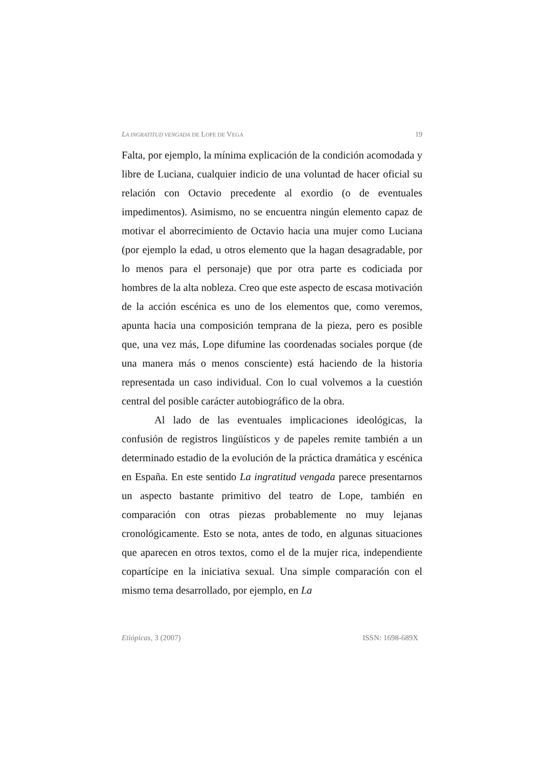LA INGRATITUD VENGADA DE LOPE DE VEGA 19
Falta, por ejemplo, la mínima explicación de la condición acomodada y libre de Luciana, cualquier indicio de una voluntad de hacer oficial su relación con Octavio precedente al exordio (o de eventuales impedimentos). Asimismo, no se encuentra ningún elemento capaz de motivar el aborrecimiento de Octavio hacia una mujer como Luciana (por ejemplo la edad, u otros elemento que la hagan desagradable, por lo menos para el personaje) que por otra parte es codiciada por hombres de la alta nobleza. Creo que este aspecto de escasa motivación de la acción escénica es uno de los elementos que, como veremos, apunta hacia una composición temprana de la pieza, pero es posible que, una vez más, Lope difumine las coordenadas sociales porque (de una manera más o menos consciente) está haciendo de la historia representada un caso individual. Con lo cual volvemos a la cuestión central del posible carácter autobiográfico de la obra.
Al lado de las eventuales implicaciones ideológicas, la confusión de registros lingüísticos y de papeles remite también a un determinado estadio de la evolución de la práctica dramática y escénica en España. En este sentido La ingratitud vengada parece presentarnos un aspecto bastante primitivo del teatro de Lope, también en comparación con otras piezas probablemente no muy lejanas cronológicamente. Esto se nota, antes de todo, en algunas situaciones que aparecen en otros textos, como el de la mujer rica, independiente copartícipe en la iniciativa sexual. Una simple comparación con el mismo tema desarrollado, por ejemplo, en La
Etiópicas, 3 (2007) ISSN: 1698-689X